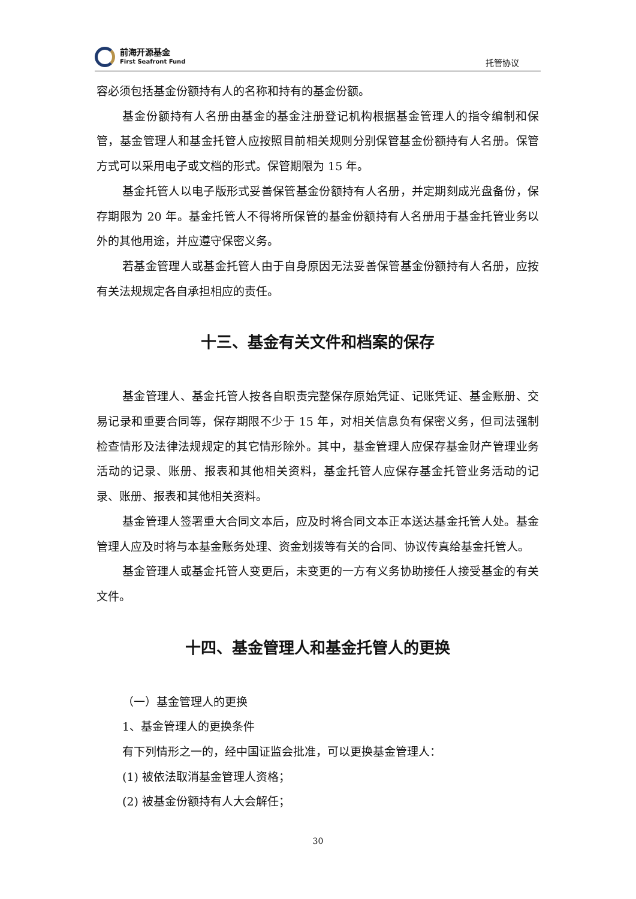前海开源基金
First Seafront Fund
托管协议
容必须包括基金份额持有人的名称和持有的基金份额。
基金份额持有人名册由基金的基金注册登记机构根据基金管理人的指令编制和保管，基金管理人和基金托管人应按照目前相关规则分别保管基金份额持有人名册。保管方式可以采用电子或文档的形式。保管期限为 15 年。
基金托管人以电子版形式妥善保管基金份额持有人名册，并定期刻成光盘备份，保存期限为 20 年。基金托管人不得将所保管的基金份额持有人名册用于基金托管业务以外的其他用途，并应遵守保密义务。
若基金管理人或基金托管人由于自身原因无法妥善保管基金份额持有人名册，应按有关法规规定各自承担相应的责任。
十三、基金有关文件和档案的保存
基金管理人、基金托管人按各自职责完整保存原始凭证、记账凭证、基金账册、交易记录和重要合同等，保存期限不少于 15 年，对相关信息负有保密义务，但司法强制检查情形及法律法规规定的其它情形除外。其中，基金管理人应保存基金财产管理业务活动的记录、账册、报表和其他相关资料，基金托管人应保存基金托管业务活动的记录、账册、报表和其他相关资料。
基金管理人签署重大合同文本后，应及时将合同文本正本送达基金托管人处。基金管理人应及时将与本基金账务处理、资金划拨等有关的合同、协议传真给基金托管人。
基金管理人或基金托管人变更后，未变更的一方有义务协助接任人接受基金的有关文件。
十四、基金管理人和基金托管人的更换
（一）基金管理人的更换
1、基金管理人的更换条件
有下列情形之一的，经中国证监会批准，可以更换基金管理人：
(1) 被依法取消基金管理人资格；
(2) 被基金份额持有人大会解任；
30